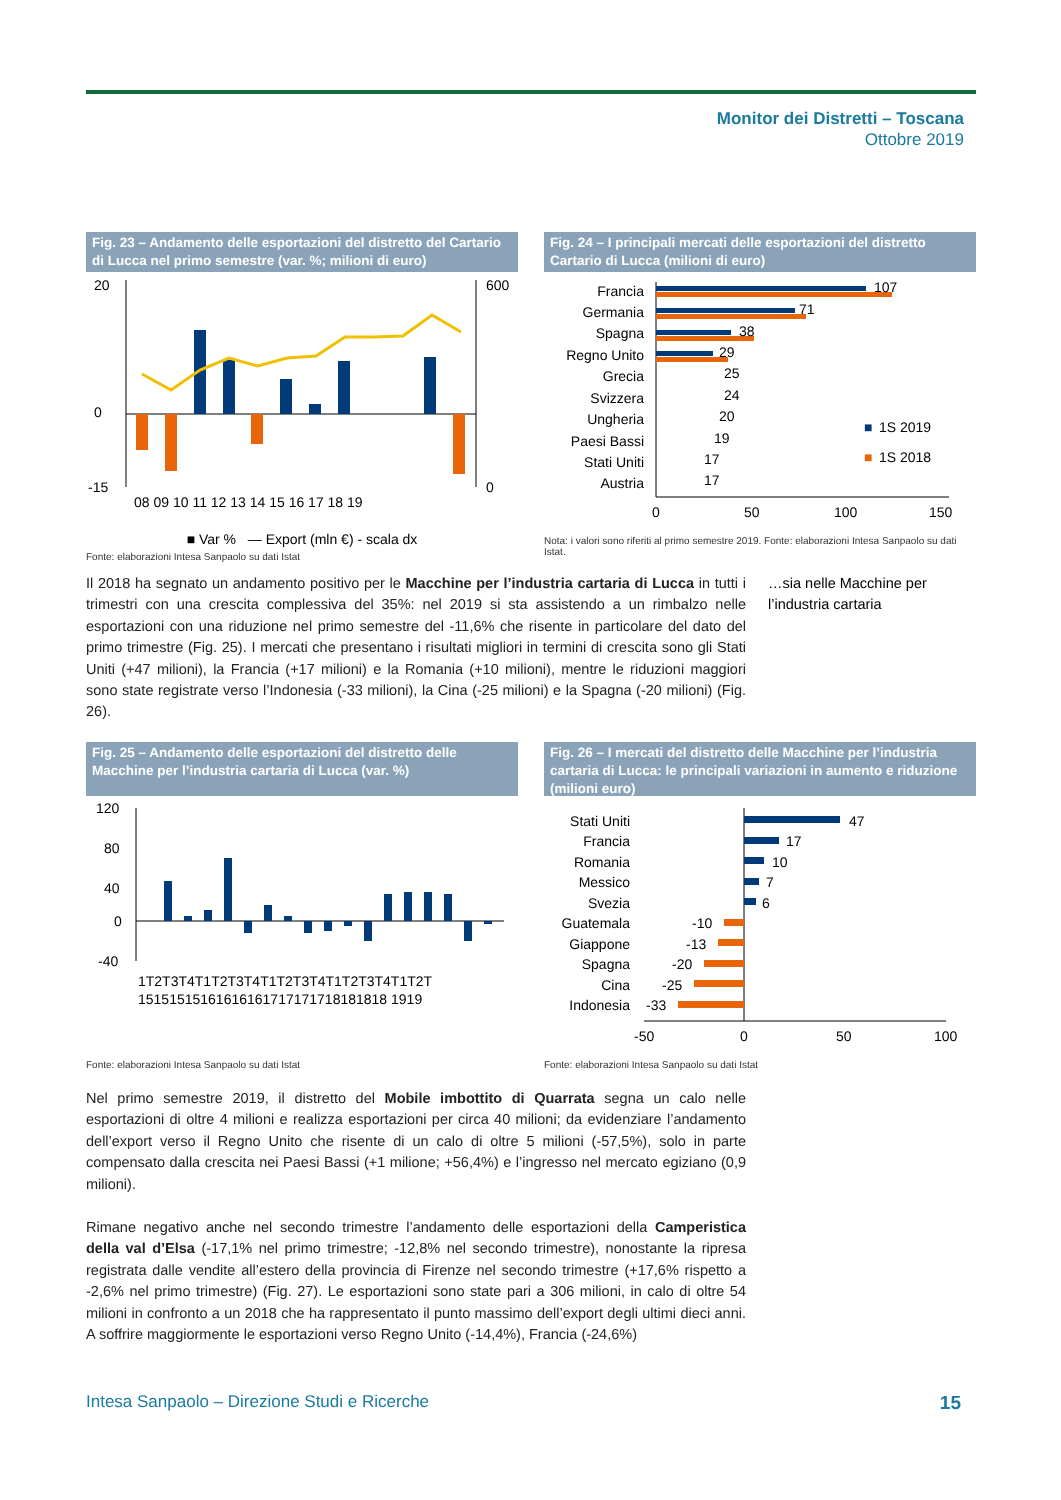Monitor dei Distretti – Toscana
Ottobre 2019
Fig. 23 – Andamento delle esportazioni del distretto del Cartario di Lucca nel primo semestre (var. %; milioni di euro)
20
0
-15
600
0
08 09 10 11 12 13 14 15 16 17 18 19
■ Var % — Export (mln €) - scala dx
Fonte: elaborazioni Intesa Sanpaolo su dati Istat
Fig. 24 – I principali mercati delle esportazioni del distretto Cartario di Lucca (milioni di euro)
Francia
Germania
Spagna
Regno Unito
Grecia
Svizzera
Ungheria
Paesi Bassi
Stati Uniti
Austria
107
71
38
29
25
24
20
19
17
17
■
1S 2019
■
1S 2018
0
50
100
150
Nota: i valori sono riferiti al primo semestre 2019. Fonte: elaborazioni Intesa Sanpaolo su dati Istat.
Il 2018 ha segnato un andamento positivo per le Macchine per l’industria cartaria di Lucca in tutti i trimestri con una crescita complessiva del 35%: nel 2019 si sta assistendo a un rimbalzo nelle esportazioni con una riduzione nel primo semestre del -11,6% che risente in particolare del dato del primo trimestre (Fig. 25). I mercati che presentano i risultati migliori in termini di crescita sono gli Stati Uniti (+47 milioni), la Francia (+17 milioni) e la Romania (+10 milioni), mentre le riduzioni maggiori sono state registrate verso l’Indonesia (-33 milioni), la Cina (-25 milioni) e la Spagna (-20 milioni) (Fig. 26).
…sia nelle Macchine per l’industria cartaria
Fig. 25 – Andamento delle esportazioni del distretto delle Macchine per l’industria cartaria di Lucca (var. %)
120
80
40
0
-40
1T2T3T4T1T2T3T4T1T2T3T4T1T2T3T4T1T2T
15151515161616161717171718181818 1919
Fonte: elaborazioni Intesa Sanpaolo su dati Istat
Fig. 26 – I mercati del distretto delle Macchine per l’industria cartaria di Lucca: le principali variazioni in aumento e riduzione (milioni euro)
Stati Uniti
Francia
Romania
Messico
Svezia
Guatemala
Giappone
Spagna
Cina
Indonesia
47
17
10
7
6
-10
-13
-20
-25
-33
-50
0
50
100
Fonte: elaborazioni Intesa Sanpaolo su dati Istat
Nel primo semestre 2019, il distretto del Mobile imbottito di Quarrata segna un calo nelle esportazioni di oltre 4 milioni e realizza esportazioni per circa 40 milioni; da evidenziare l’andamento dell’export verso il Regno Unito che risente di un calo di oltre 5 milioni (-57,5%), solo in parte compensato dalla crescita nei Paesi Bassi (+1 milione; +56,4%) e l’ingresso nel mercato egiziano (0,9 milioni).
Rimane negativo anche nel secondo trimestre l’andamento delle esportazioni della Camperistica della val d’Elsa (-17,1% nel primo trimestre; -12,8% nel secondo trimestre), nonostante la ripresa registrata dalle vendite all’estero della provincia di Firenze nel secondo trimestre (+17,6% rispetto a -2,6% nel primo trimestre) (Fig. 27). Le esportazioni sono state pari a 306 milioni, in calo di oltre 54 milioni in confronto a un 2018 che ha rappresentato il punto massimo dell’export degli ultimi dieci anni. A soffrire maggiormente le esportazioni verso Regno Unito (-14,4%), Francia (-24,6%)
Intesa Sanpaolo – Direzione Studi e Ricerche
15